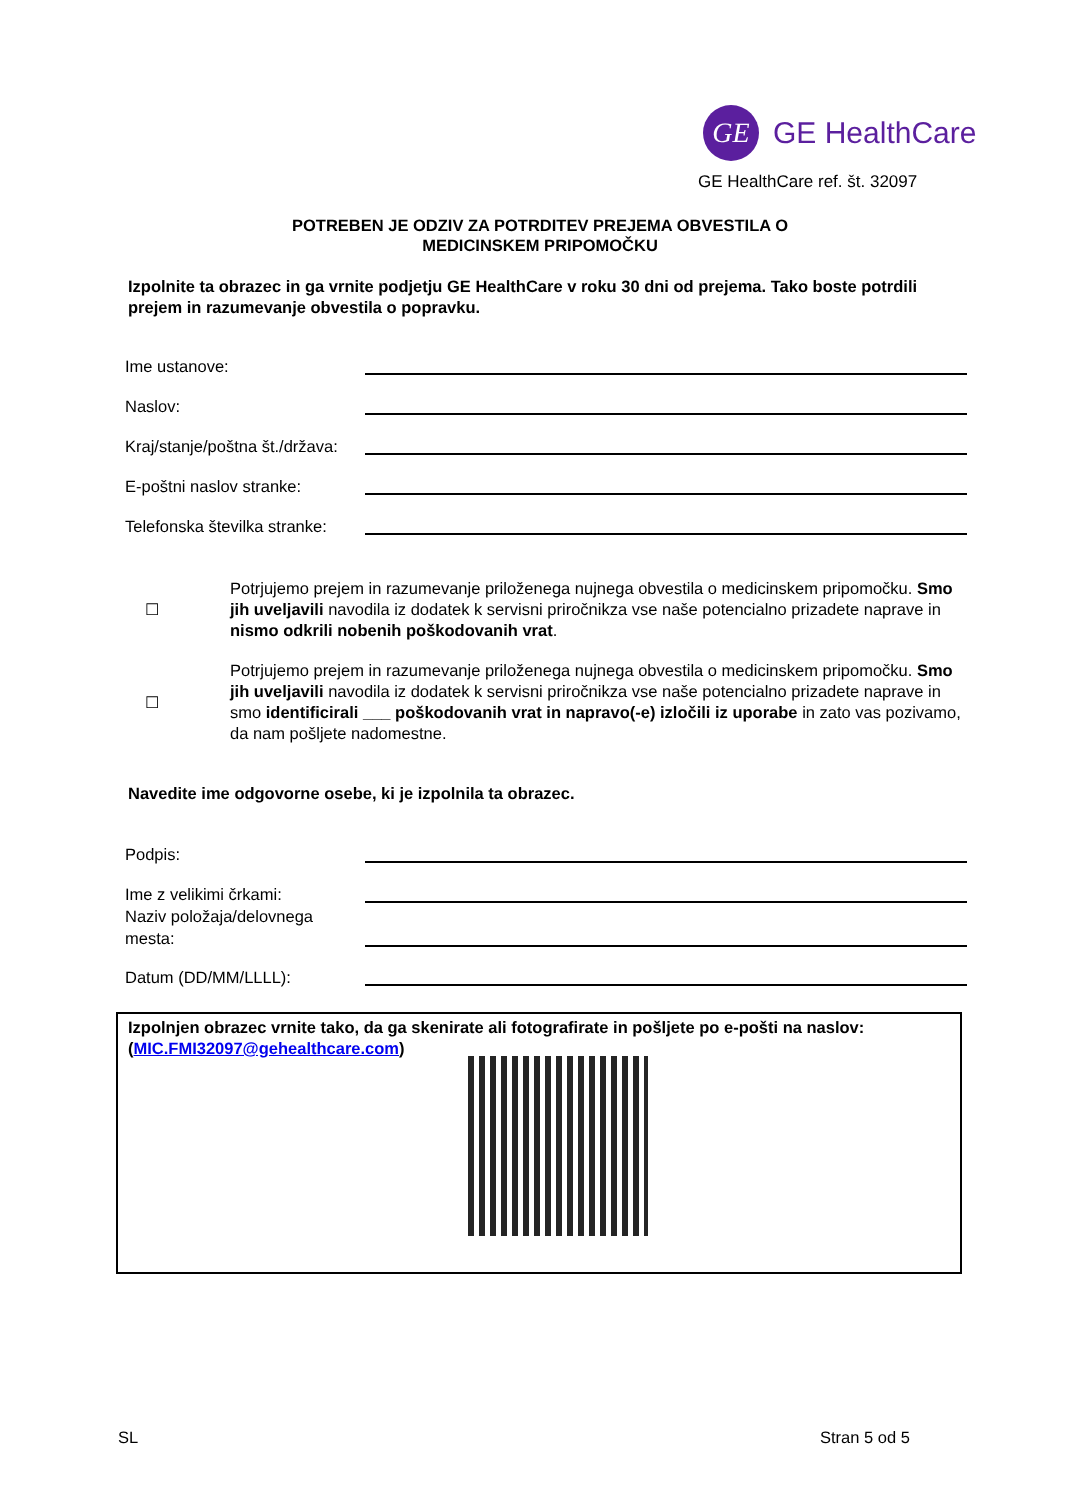GE
GE HealthCare
GE HealthCare ref. št. 32097
POTREBEN JE ODZIV ZA POTRDITEV PREJEMA OBVESTILA O
MEDICINSKEM PRIPOMOČKU
Izpolnite ta obrazec in ga vrnite podjetju GE HealthCare v roku 30 dni od prejema. Tako boste potrdili prejem in razumevanje obvestila o popravku.
Ime ustanove:
Naslov:
Kraj/stanje/poštna št./država:
E-poštni naslov stranke:
Telefonska številka stranke:
☐
Potrjujemo prejem in razumevanje priloženega nujnega obvestila o medicinskem pripomočku. Smo jih uveljavili navodila iz dodatek k servisni priročnikza vse naše potencialno prizadete naprave in nismo odkrili nobenih poškodovanih vrat.
☐
Potrjujemo prejem in razumevanje priloženega nujnega obvestila o medicinskem pripomočku. Smo jih uveljavili navodila iz dodatek k servisni priročnikza vse naše potencialno prizadete naprave in smo identificirali ___ poškodovanih vrat in napravo(-e) izločili iz uporabe in zato vas pozivamo, da nam pošljete nadomestne.
Navedite ime odgovorne osebe, ki je izpolnila ta obrazec.
Podpis:
Ime z velikimi črkami:
Naziv položaja/delovnega mesta:
Datum (DD/MM/LLLL):
Izpolnjen obrazec vrnite tako, da ga skenirate ali fotografirate in pošljete po e-pošti na naslov: (MIC.FMI32097@gehealthcare.com)
SL Stran 5 od 5